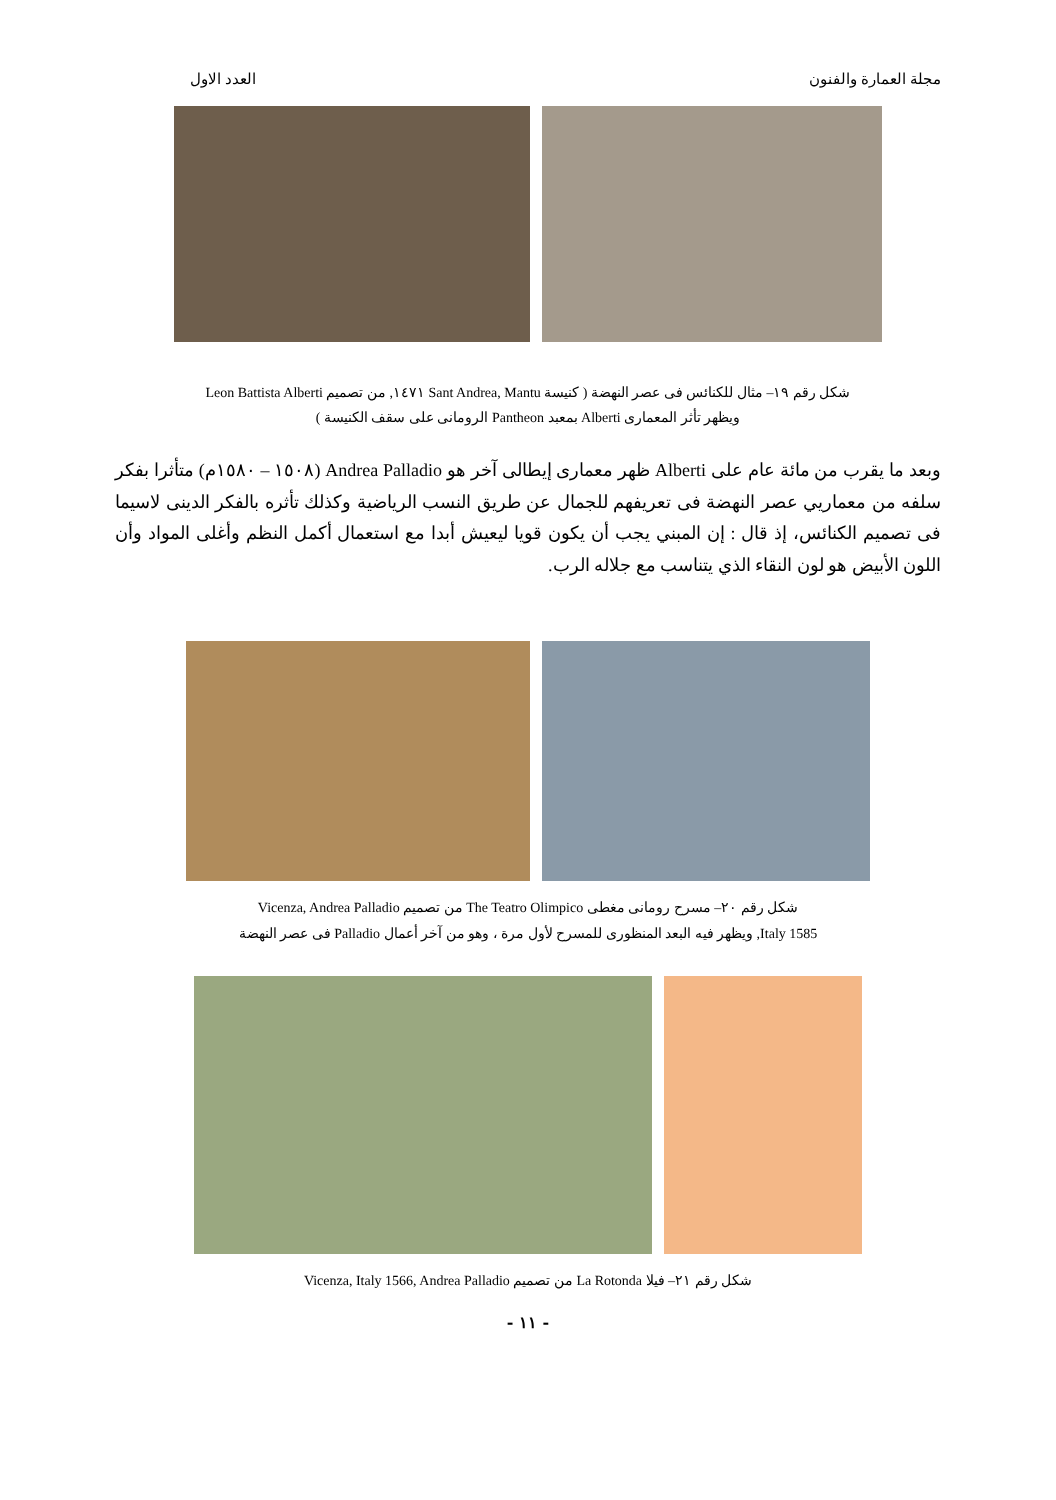مجلة العمارة والفنون العدد الاول
شكل رقم ١٩– مثال للكنائس فى عصر النهضة ( كنيسة Sant Andrea, Mantu ١٤٧١, من تصميم Leon Battista Alberti
ويظهر تأثر المعمارى Alberti بمعبد Pantheon الرومانى على سقف الكنيسة )
وبعد ما يقرب من مائة عام على Alberti ظهر معمارى إيطالى آخر هو Andrea Palladio (١٥٠٨ – ١٥٨٠م) متأثرا بفكر سلفه من معماريي عصر النهضة فى تعريفهم للجمال عن طريق النسب الرياضية وكذلك تأثره بالفكر الدينى لاسيما فى تصميم الكنائس، إذ قال : إن المبني يجب أن يكون قويا ليعيش أبدا مع استعمال أكمل النظم وأغلى المواد وأن اللون الأبيض هو لون النقاء الذي يتناسب مع جلاله الرب.
شكل رقم ٢٠– مسرح رومانى مغطى The Teatro Olimpico من تصميم Vicenza, Andrea Palladio
Italy 1585, ويظهر فيه البعد المنظورى للمسرح لأول مرة ، وهو من آخر أعمال Palladio فى عصر النهضة
شكل رقم ٢١– فيلا La Rotonda من تصميم Vicenza, Italy 1566, Andrea Palladio
- ١١ -